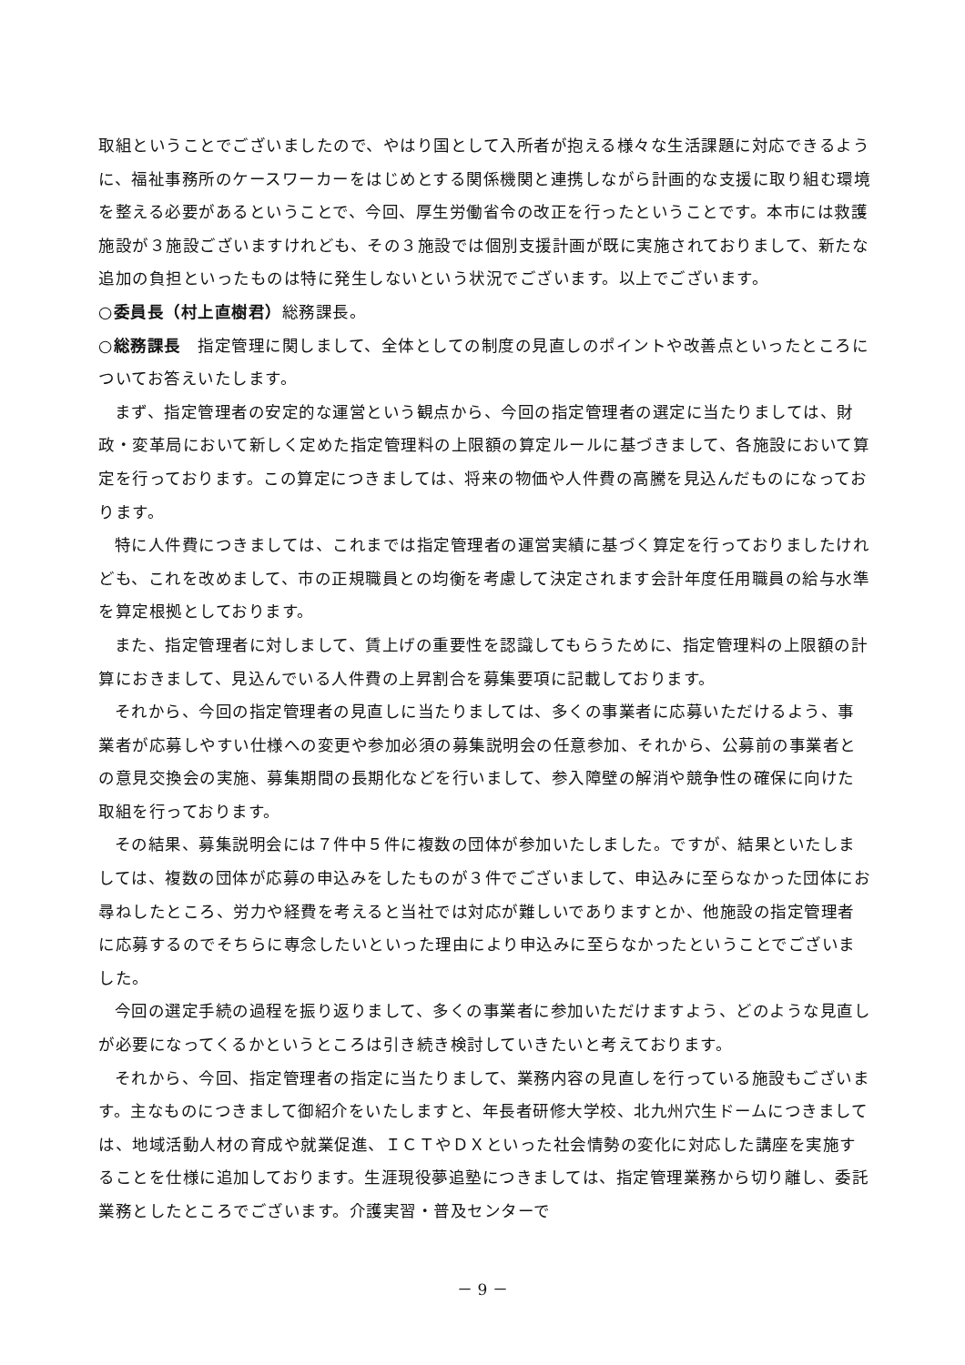取組ということでございましたので、やはり国として入所者が抱える様々な生活課題に対応できるように、福祉事務所のケースワーカーをはじめとする関係機関と連携しながら計画的な支援に取り組む環境を整える必要があるということで、今回、厚生労働省令の改正を行ったということです。本市には救護施設が３施設ございますけれども、その３施設では個別支援計画が既に実施されておりまして、新たな追加の負担といったものは特に発生しないという状況でございます。以上でございます。
○委員長（村上直樹君）総務課長。
○総務課長　指定管理に関しまして、全体としての制度の見直しのポイントや改善点といったところについてお答えいたします。
まず、指定管理者の安定的な運営という観点から、今回の指定管理者の選定に当たりましては、財政・変革局において新しく定めた指定管理料の上限額の算定ルールに基づきまして、各施設において算定を行っております。この算定につきましては、将来の物価や人件費の高騰を見込んだものになっております。
特に人件費につきましては、これまでは指定管理者の運営実績に基づく算定を行っておりましたけれども、これを改めまして、市の正規職員との均衡を考慮して決定されます会計年度任用職員の給与水準を算定根拠としております。
また、指定管理者に対しまして、賃上げの重要性を認識してもらうために、指定管理料の上限額の計算におきまして、見込んでいる人件費の上昇割合を募集要項に記載しております。
それから、今回の指定管理者の見直しに当たりましては、多くの事業者に応募いただけるよう、事業者が応募しやすい仕様への変更や参加必須の募集説明会の任意参加、それから、公募前の事業者との意見交換会の実施、募集期間の長期化などを行いまして、参入障壁の解消や競争性の確保に向けた取組を行っております。
その結果、募集説明会には７件中５件に複数の団体が参加いたしました。ですが、結果といたしましては、複数の団体が応募の申込みをしたものが３件でございまして、申込みに至らなかった団体にお尋ねしたところ、労力や経費を考えると当社では対応が難しいでありますとか、他施設の指定管理者に応募するのでそちらに専念したいといった理由により申込みに至らなかったということでございました。
今回の選定手続の過程を振り返りまして、多くの事業者に参加いただけますよう、どのような見直しが必要になってくるかというところは引き続き検討していきたいと考えております。
それから、今回、指定管理者の指定に当たりまして、業務内容の見直しを行っている施設もございます。主なものにつきまして御紹介をいたしますと、年長者研修大学校、北九州穴生ドームにつきましては、地域活動人材の育成や就業促進、ＩＣＴやＤＸといった社会情勢の変化に対応した講座を実施することを仕様に追加しております。生涯現役夢追塾につきましては、指定管理業務から切り離し、委託業務としたところでございます。介護実習・普及センターで
－ 9 －